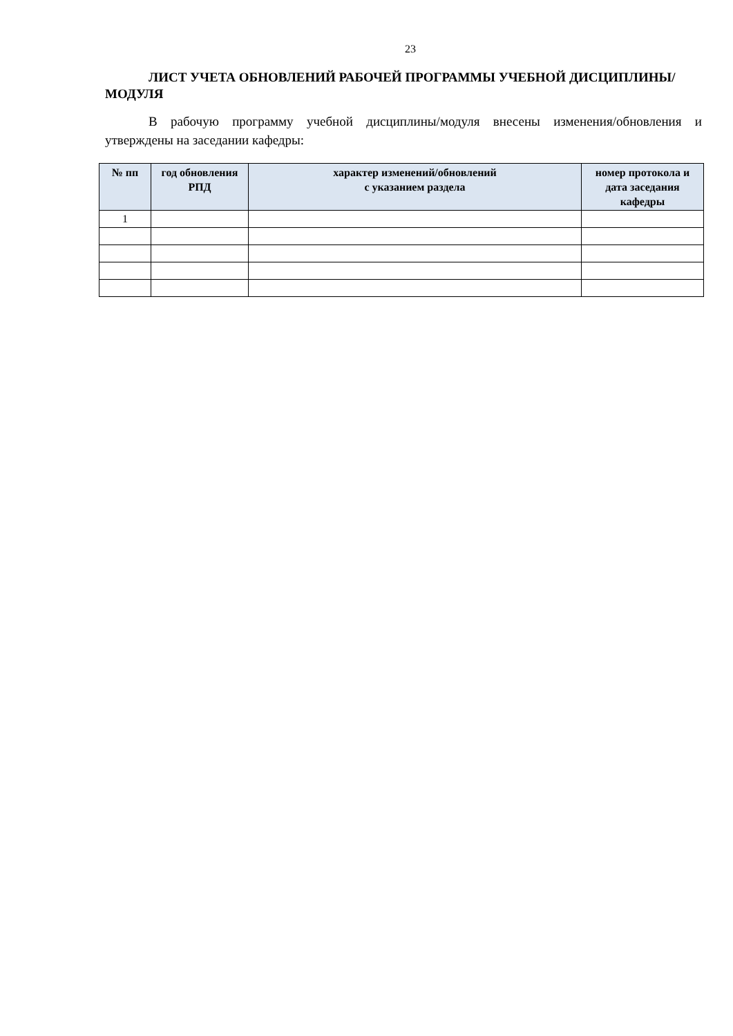23
ЛИСТ УЧЕТА ОБНОВЛЕНИЙ РАБОЧЕЙ ПРОГРАММЫ УЧЕБНОЙ ДИСЦИПЛИНЫ/МОДУЛЯ
В рабочую программу учебной дисциплины/модуля внесены изменения/обновления и утверждены на заседании кафедры:
| № пп | год обновления РПД | характер изменений/обновлений с указанием раздела | номер протокола и дата заседания кафедры |
| --- | --- | --- | --- |
| 1 | | | |